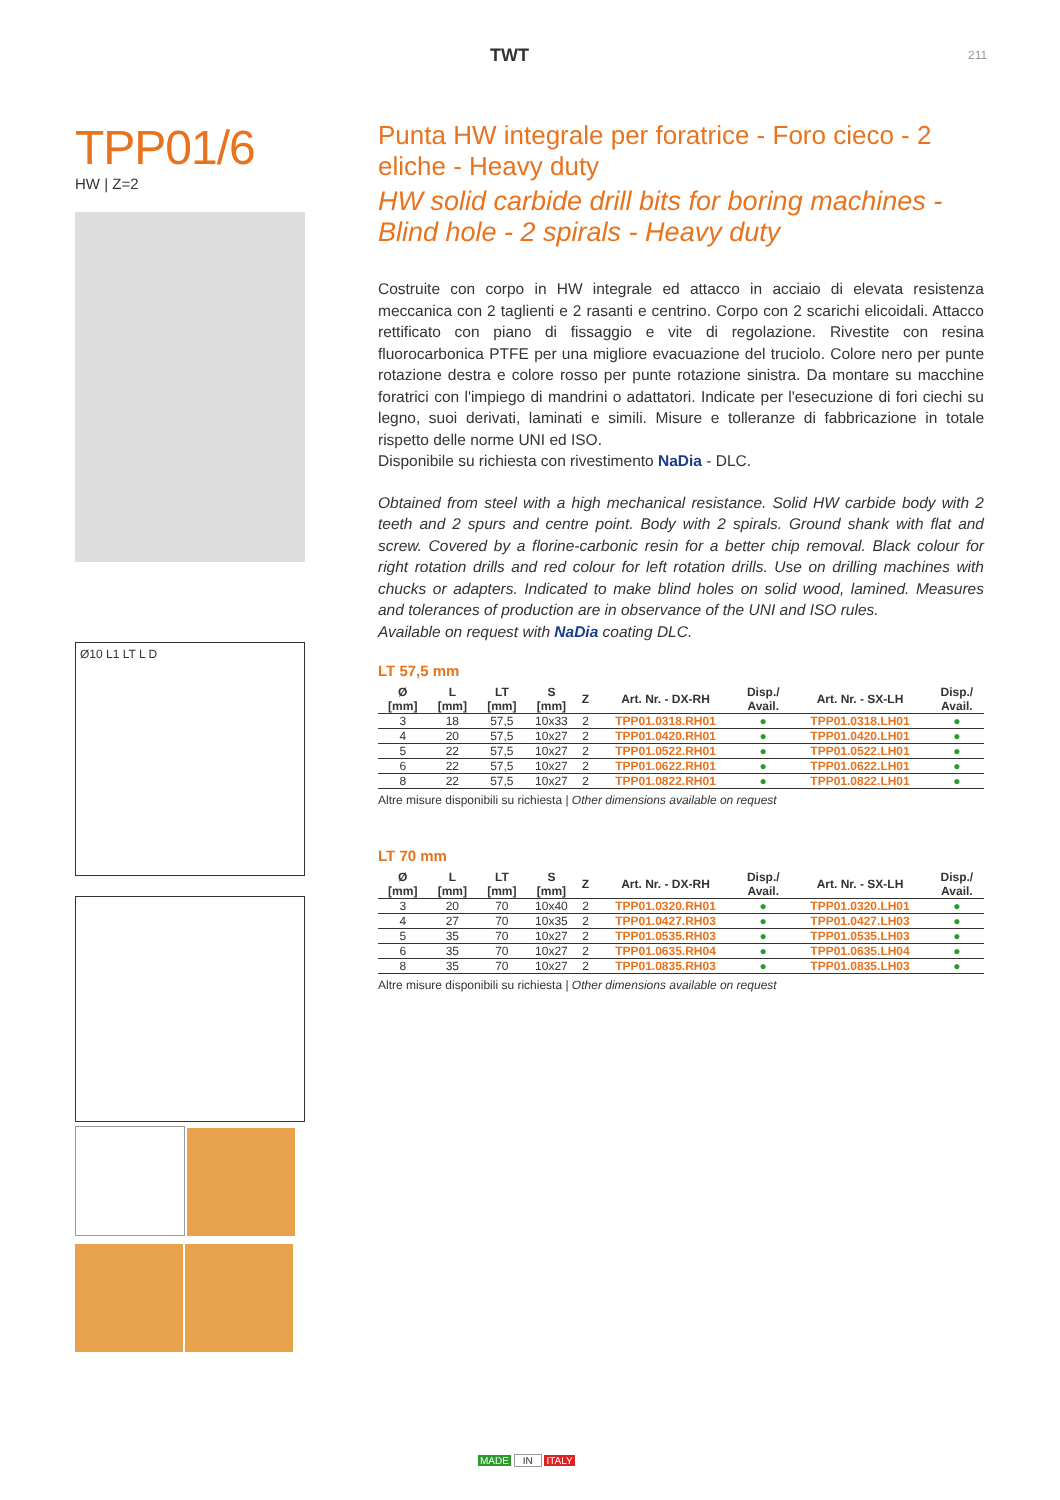TWT 211
TPP01/6
HW | Z=2
Ø10 L1 LT L D
Punta HW integrale per foratrice - Foro cieco - 2 eliche - Heavy duty
HW solid carbide drill bits for boring machines - Blind hole - 2 spirals - Heavy duty
Costruite con corpo in HW integrale ed attacco in acciaio di elevata resistenza meccanica con 2 taglienti e 2 rasanti e centrino. Corpo con 2 scarichi elicoidali. Attacco rettificato con piano di fissaggio e vite di regolazione. Rivestite con resina fluorocarbonica PTFE per una migliore evacuazione del truciolo. Colore nero per punte rotazione destra e colore rosso per punte rotazione sinistra. Da montare su macchine foratrici con l'impiego di mandrini o adattatori. Indicate per l'esecuzione di fori ciechi su legno, suoi derivati, laminati e simili. Misure e tolleranze di fabbricazione in totale rispetto delle norme UNI ed ISO.
Disponibile su richiesta con rivestimento NaDia - DLC.
Obtained from steel with a high mechanical resistance. Solid HW carbide body with 2 teeth and 2 spurs and centre point. Body with 2 spirals. Ground shank with flat and screw. Covered by a florine-carbonic resin for a better chip removal. Black colour for right rotation drills and red colour for left rotation drills. Use on drilling machines with chucks or adapters. Indicated to make blind holes on solid wood, lamined. Measures and tolerances of production are in observance of the UNI and ISO rules.
Available on request with NaDia coating DLC.
LT 57,5 mm
| Ø [mm] | L [mm] | LT [mm] | S [mm] | Z | Art. Nr. - DX-RH | Disp./ Avail. | Art. Nr. - SX-LH | Disp./ Avail. |
| --- | --- | --- | --- | --- | --- | --- | --- | --- |
| 3 | 18 | 57,5 | 10x33 | 2 | TPP01.0318.RH01 | ● | TPP01.0318.LH01 | ● |
| 4 | 20 | 57,5 | 10x27 | 2 | TPP01.0420.RH01 | ● | TPP01.0420.LH01 | ● |
| 5 | 22 | 57,5 | 10x27 | 2 | TPP01.0522.RH01 | ● | TPP01.0522.LH01 | ● |
| 6 | 22 | 57,5 | 10x27 | 2 | TPP01.0622.RH01 | ● | TPP01.0622.LH01 | ● |
| 8 | 22 | 57,5 | 10x27 | 2 | TPP01.0822.RH01 | ● | TPP01.0822.LH01 | ● |
Altre misure disponibili su richiesta | Other dimensions available on request
LT 70 mm
| Ø [mm] | L [mm] | LT [mm] | S [mm] | Z | Art. Nr. - DX-RH | Disp./ Avail. | Art. Nr. - SX-LH | Disp./ Avail. |
| --- | --- | --- | --- | --- | --- | --- | --- | --- |
| 3 | 20 | 70 | 10x40 | 2 | TPP01.0320.RH01 | ● | TPP01.0320.LH01 | ● |
| 4 | 27 | 70 | 10x35 | 2 | TPP01.0427.RH03 | ● | TPP01.0427.LH03 | ● |
| 5 | 35 | 70 | 10x27 | 2 | TPP01.0535.RH03 | ● | TPP01.0535.LH03 | ● |
| 6 | 35 | 70 | 10x27 | 2 | TPP01.0635.RH04 | ● | TPP01.0635.LH04 | ● |
| 8 | 35 | 70 | 10x27 | 2 | TPP01.0835.RH03 | ● | TPP01.0835.LH03 | ● |
Altre misure disponibili su richiesta | Other dimensions available on request
MADE IN ITALY